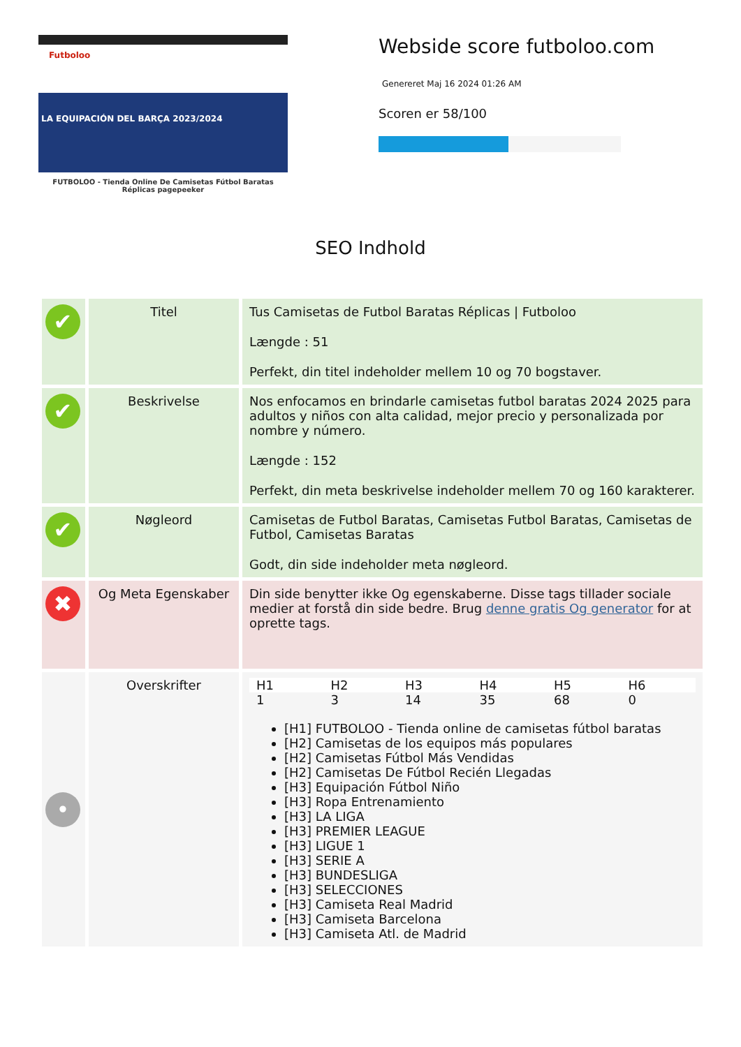Futboloo
LA EQUIPACIÓN DEL BARÇA 2023/2024
FUTBOLOO - Tienda Online De Camisetas Fútbol Baratas Réplicas pagepeeker
Webside score futboloo.com
Genereret Maj 16 2024 01:26 AM
Scoren er 58/100
SEO Indhold
| ✔ | Titel | Tus Camisetas de Futbol Baratas Réplicas / Futboloo Længde : 51 Perfekt, din titel indeholder mellem 10 og 70 bogstaver. |
| ✔ | Beskrivelse | Nos enfocamos en brindarle camisetas futbol baratas 2024 2025 para adultos y niños con alta calidad, mejor precio y personalizada por nombre y número. Længde : 152 Perfekt, din meta beskrivelse indeholder mellem 70 og 160 karakterer. |
| ✔ | Nøgleord | Camisetas de Futbol Baratas, Camisetas Futbol Baratas, Camisetas de Futbol, Camisetas Baratas Godt, din side indeholder meta nøgleord. |
| ✖ | Og Meta Egenskaber | Din side benytter ikke Og egenskaberne. Disse tags tillader sociale medier at forstå din side bedre. Brug denne gratis Og generator for at oprette tags. |
| • | Overskrifter | / H1 / H2 / H3 / H4 / H5 / H6 / / --- / --- / --- / --- / --- / --- / / 1 / 3 / 14 / 35 / 68 / 0 / [H1] FUTBOLOO - Tienda online de camisetas fútbol baratas [H2] Camisetas de los equipos más populares [H2] Camisetas Fútbol Más Vendidas [H2] Camisetas De Fútbol Recién Llegadas [H3] Equipación Fútbol Niño [H3] Ropa Entrenamiento [H3] LA LIGA [H3] PREMIER LEAGUE [H3] LIGUE 1 [H3] SERIE A [H3] BUNDESLIGA [H3] SELECCIONES [H3] Camiseta Real Madrid [H3] Camiseta Barcelona [H3] Camiseta Atl. de Madrid |